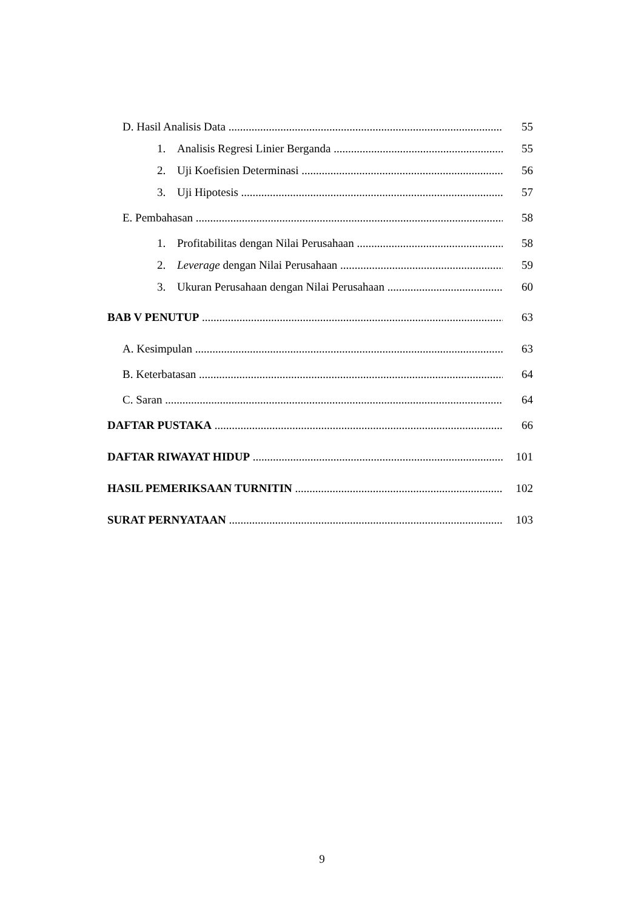D. Hasil Analisis Data 55
1. Analisis Regresi Linier Berganda 55
2. Uji Koefisien Determinasi 56
3. Uji Hipotesis 57
E. Pembahasan 58
1. Profitabilitas dengan Nilai Perusahaan 58
2. Leverage dengan Nilai Perusahaan 59
3. Ukuran Perusahaan dengan Nilai Perusahaan 60
BAB V PENUTUP 63
A. Kesimpulan 63
B. Keterbatasan 64
C. Saran 64
DAFTAR PUSTAKA 66
DAFTAR RIWAYAT HIDUP 101
HASIL PEMERIKSAAN TURNITIN 102
SURAT PERNYATAAN 103
9